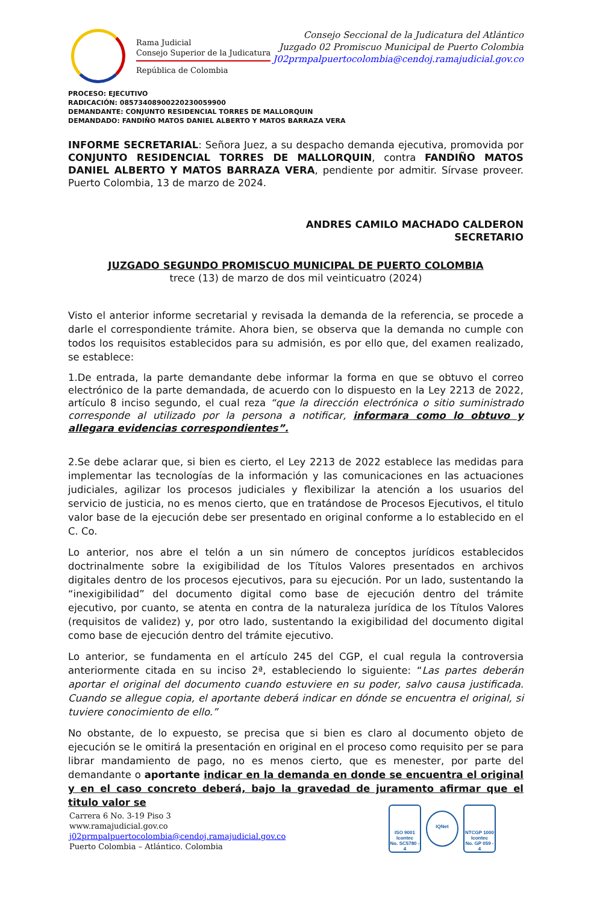Rama Judicial
Consejo Superior de la Judicatura
República de Colombia
Consejo Seccional de la Judicatura del Atlántico
Juzgado 02 Promiscuo Municipal de Puerto Colombia
J02prmpalpuertocolombia@cendoj.ramajudicial.gov.co
PROCESO: EJECUTIVO
RADICACIÓN: 08573408900220230059900
DEMANDANTE: CONJUNTO RESIDENCIAL TORRES DE MALLORQUIN
DEMANDADO: FANDIÑO MATOS DANIEL ALBERTO Y MATOS BARRAZA VERA
INFORME SECRETARIAL: Señora Juez, a su despacho demanda ejecutiva, promovida por CONJUNTO RESIDENCIAL TORRES DE MALLORQUIN, contra FANDIÑO MATOS DANIEL ALBERTO Y MATOS BARRAZA VERA, pendiente por admitir. Sírvase proveer. Puerto Colombia, 13 de marzo de 2024.
ANDRES CAMILO MACHADO CALDERON
SECRETARIO
JUZGADO SEGUNDO PROMISCUO MUNICIPAL DE PUERTO COLOMBIA
trece (13) de marzo de dos mil veinticuatro (2024)
Visto el anterior informe secretarial y revisada la demanda de la referencia, se procede a darle el correspondiente trámite. Ahora bien, se observa que la demanda no cumple con todos los requisitos establecidos para su admisión, es por ello que, del examen realizado, se establece:
1.De entrada, la parte demandante debe informar la forma en que se obtuvo el correo electrónico de la parte demandada, de acuerdo con lo dispuesto en la Ley 2213 de 2022, artículo 8 inciso segundo, el cual reza “que la dirección electrónica o sitio suministrado corresponde al utilizado por la persona a notificar, informara como lo obtuvo y allegara evidencias correspondientes”.
2.Se debe aclarar que, si bien es cierto, el Ley 2213 de 2022 establece las medidas para implementar las tecnologías de la información y las comunicaciones en las actuaciones judiciales, agilizar los procesos judiciales y flexibilizar la atención a los usuarios del servicio de justicia, no es menos cierto, que en tratándose de Procesos Ejecutivos, el titulo valor base de la ejecución debe ser presentado en original conforme a lo establecido en el C. Co.
Lo anterior, nos abre el telón a un sin número de conceptos jurídicos establecidos doctrinalmente sobre la exigibilidad de los Títulos Valores presentados en archivos digitales dentro de los procesos ejecutivos, para su ejecución. Por un lado, sustentando la “inexigibilidad” del documento digital como base de ejecución dentro del trámite ejecutivo, por cuanto, se atenta en contra de la naturaleza jurídica de los Títulos Valores (requisitos de validez) y, por otro lado, sustentando la exigibilidad del documento digital como base de ejecución dentro del trámite ejecutivo.
Lo anterior, se fundamenta en el artículo 245 del CGP, el cual regula la controversia anteriormente citada en su inciso 2ª, estableciendo lo siguiente: “Las partes deberán aportar el original del documento cuando estuviere en su poder, salvo causa justificada. Cuando se allegue copia, el aportante deberá indicar en dónde se encuentra el original, si tuviere conocimiento de ello.”
No obstante, de lo expuesto, se precisa que si bien es claro al documento objeto de ejecución se le omitirá la presentación en original en el proceso como requisito per se para librar mandamiento de pago, no es menos cierto, que es menester, por parte del demandante o aportante indicar en la demanda en donde se encuentra el original y en el caso concreto deberá, bajo la gravedad de juramento afirmar que el titulo valor se
Carrera 6 No. 3-19 Piso 3
www.ramajudicial.gov.co
j02prmpalpuertocolombia@cendoj.ramajudicial.gov.co
Puerto Colombia – Atlántico. Colombia
ISO 9001
Icontec
No. SC5780 - 4
IQNet
NTCGP 1000
Icontec
No. GP 059 - 4